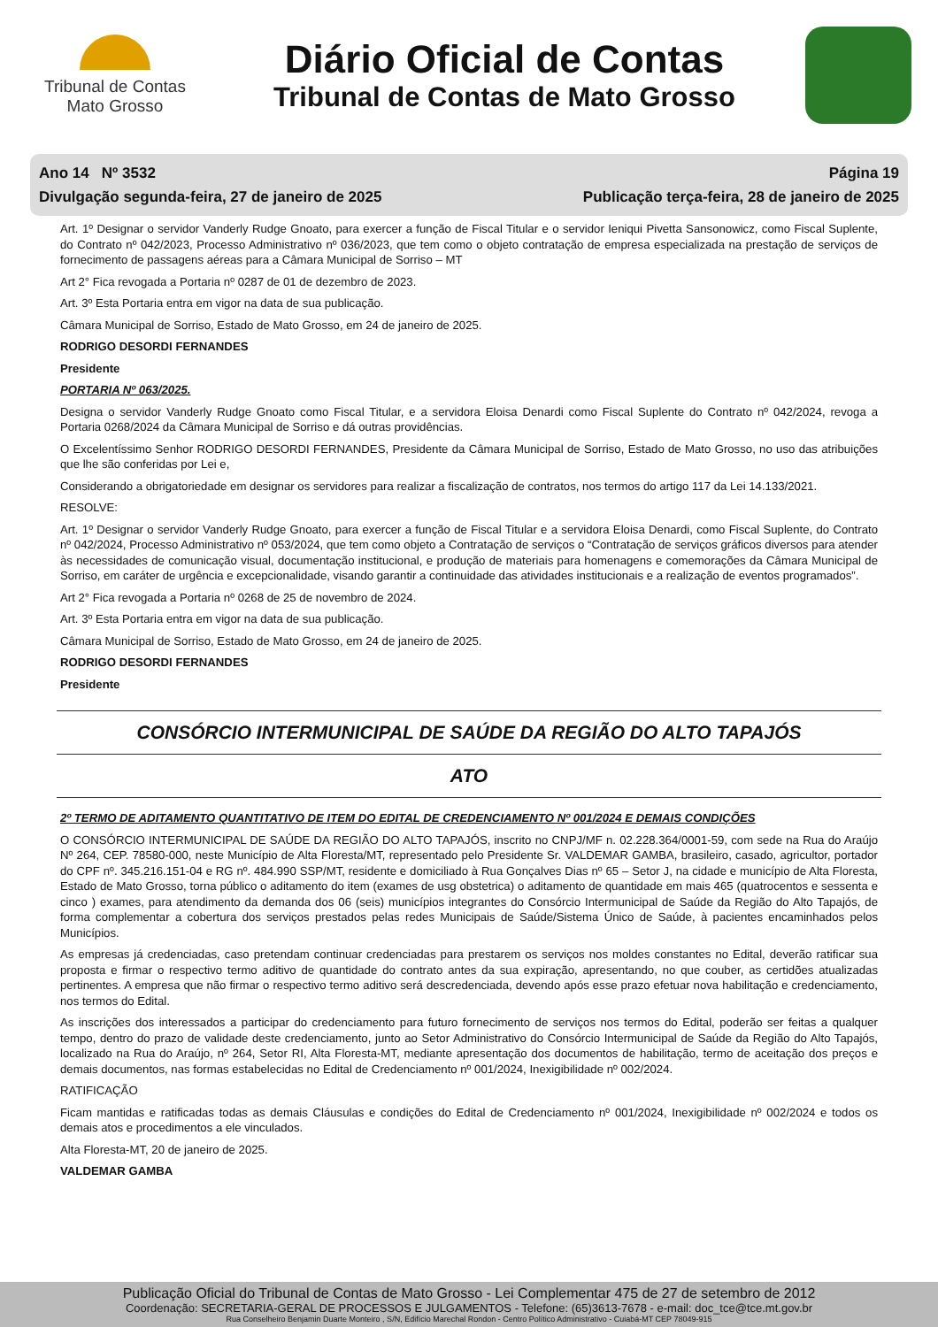Tribunal de Contas
Mato Grosso
Diário Oficial de Contas
Tribunal de Contas de Mato Grosso
Ano 14 Nº 3532
Divulgação segunda-feira, 27 de janeiro de 2025
Página 19
Publicação terça-feira, 28 de janeiro de 2025
Art. 1º Designar o servidor Vanderly Rudge Gnoato, para exercer a função de Fiscal Titular e o servidor Ieniqui Pivetta Sansonowicz, como Fiscal Suplente, do Contrato nº 042/2023, Processo Administrativo nº 036/2023, que tem como o objeto contratação de empresa especializada na prestação de serviços de fornecimento de passagens aéreas para a Câmara Municipal de Sorriso – MT
Art 2° Fica revogada a Portaria nº 0287 de 01 de dezembro de 2023.
Art. 3º Esta Portaria entra em vigor na data de sua publicação.
Câmara Municipal de Sorriso, Estado de Mato Grosso, em 24 de janeiro de 2025.
RODRIGO DESORDI FERNANDES
Presidente
PORTARIA Nº 063/2025.
Designa o servidor Vanderly Rudge Gnoato como Fiscal Titular, e a servidora Eloisa Denardi como Fiscal Suplente do Contrato nº 042/2024, revoga a Portaria 0268/2024 da Câmara Municipal de Sorriso e dá outras providências.
O Excelentíssimo Senhor RODRIGO DESORDI FERNANDES, Presidente da Câmara Municipal de Sorriso, Estado de Mato Grosso, no uso das atribuições que lhe são conferidas por Lei e,
Considerando a obrigatoriedade em designar os servidores para realizar a fiscalização de contratos, nos termos do artigo 117 da Lei 14.133/2021.
RESOLVE:
Art. 1º Designar o servidor Vanderly Rudge Gnoato, para exercer a função de Fiscal Titular e a servidora Eloisa Denardi, como Fiscal Suplente, do Contrato nº 042/2024, Processo Administrativo nº 053/2024, que tem como objeto a Contratação de serviços o “Contratação de serviços gráficos diversos para atender às necessidades de comunicação visual, documentação institucional, e produção de materiais para homenagens e comemorações da Câmara Municipal de Sorriso, em caráter de urgência e excepcionalidade, visando garantir a continuidade das atividades institucionais e a realização de eventos programados”.
Art 2° Fica revogada a Portaria nº 0268 de 25 de novembro de 2024.
Art. 3º Esta Portaria entra em vigor na data de sua publicação.
Câmara Municipal de Sorriso, Estado de Mato Grosso, em 24 de janeiro de 2025.
RODRIGO DESORDI FERNANDES
Presidente
CONSÓRCIO INTERMUNICIPAL DE SAÚDE DA REGIÃO DO ALTO TAPAJÓS
ATO
2º TERMO DE ADITAMENTO QUANTITATIVO DE ITEM DO EDITAL DE CREDENCIAMENTO Nº 001/2024 E DEMAIS CONDIÇÕES
O CONSÓRCIO INTERMUNICIPAL DE SAÚDE DA REGIÃO DO ALTO TAPAJÓS, inscrito no CNPJ/MF n. 02.228.364/0001-59, com sede na Rua do Araújo Nº 264, CEP. 78580-000, neste Município de Alta Floresta/MT, representado pelo Presidente Sr. VALDEMAR GAMBA, brasileiro, casado, agricultor, portador do CPF nº. 345.216.151-04 e RG nº. 484.990 SSP/MT, residente e domiciliado à Rua Gonçalves Dias nº 65 – Setor J, na cidade e município de Alta Floresta, Estado de Mato Grosso, torna público o aditamento do item (exames de usg obstetrica) o aditamento de quantidade em mais 465 (quatrocentos e sessenta e cinco ) exames, para atendimento da demanda dos 06 (seis) municípios integrantes do Consórcio Intermunicipal de Saúde da Região do Alto Tapajós, de forma complementar a cobertura dos serviços prestados pelas redes Municipais de Saúde/Sistema Único de Saúde, à pacientes encaminhados pelos Municípios.
As empresas já credenciadas, caso pretendam continuar credenciadas para prestarem os serviços nos moldes constantes no Edital, deverão ratificar sua proposta e firmar o respectivo termo aditivo de quantidade do contrato antes da sua expiração, apresentando, no que couber, as certidões atualizadas pertinentes. A empresa que não firmar o respectivo termo aditivo será descredenciada, devendo após esse prazo efetuar nova habilitação e credenciamento, nos termos do Edital.
As inscrições dos interessados a participar do credenciamento para futuro fornecimento de serviços nos termos do Edital, poderão ser feitas a qualquer tempo, dentro do prazo de validade deste credenciamento, junto ao Setor Administrativo do Consórcio Intermunicipal de Saúde da Região do Alto Tapajós, localizado na Rua do Araújo, nº 264, Setor RI, Alta Floresta-MT, mediante apresentação dos documentos de habilitação, termo de aceitação dos preços e demais documentos, nas formas estabelecidas no Edital de Credenciamento nº 001/2024, Inexigibilidade nº 002/2024.
RATIFICAÇÃO
Ficam mantidas e ratificadas todas as demais Cláusulas e condições do Edital de Credenciamento nº 001/2024, Inexigibilidade nº 002/2024 e todos os demais atos e procedimentos a ele vinculados.
Alta Floresta-MT, 20 de janeiro de 2025.
VALDEMAR GAMBA
Publicação Oficial do Tribunal de Contas de Mato Grosso - Lei Complementar 475 de 27 de setembro de 2012
Coordenação: SECRETARIA-GERAL DE PROCESSOS E JULGAMENTOS - Telefone: (65)3613-7678 - e-mail: doc_tce@tce.mt.gov.br
Rua Conselheiro Benjamin Duarte Monteiro , S/N, Edifício Marechal Rondon - Centro Político Administrativo - Cuiabá-MT CEP 78049-915